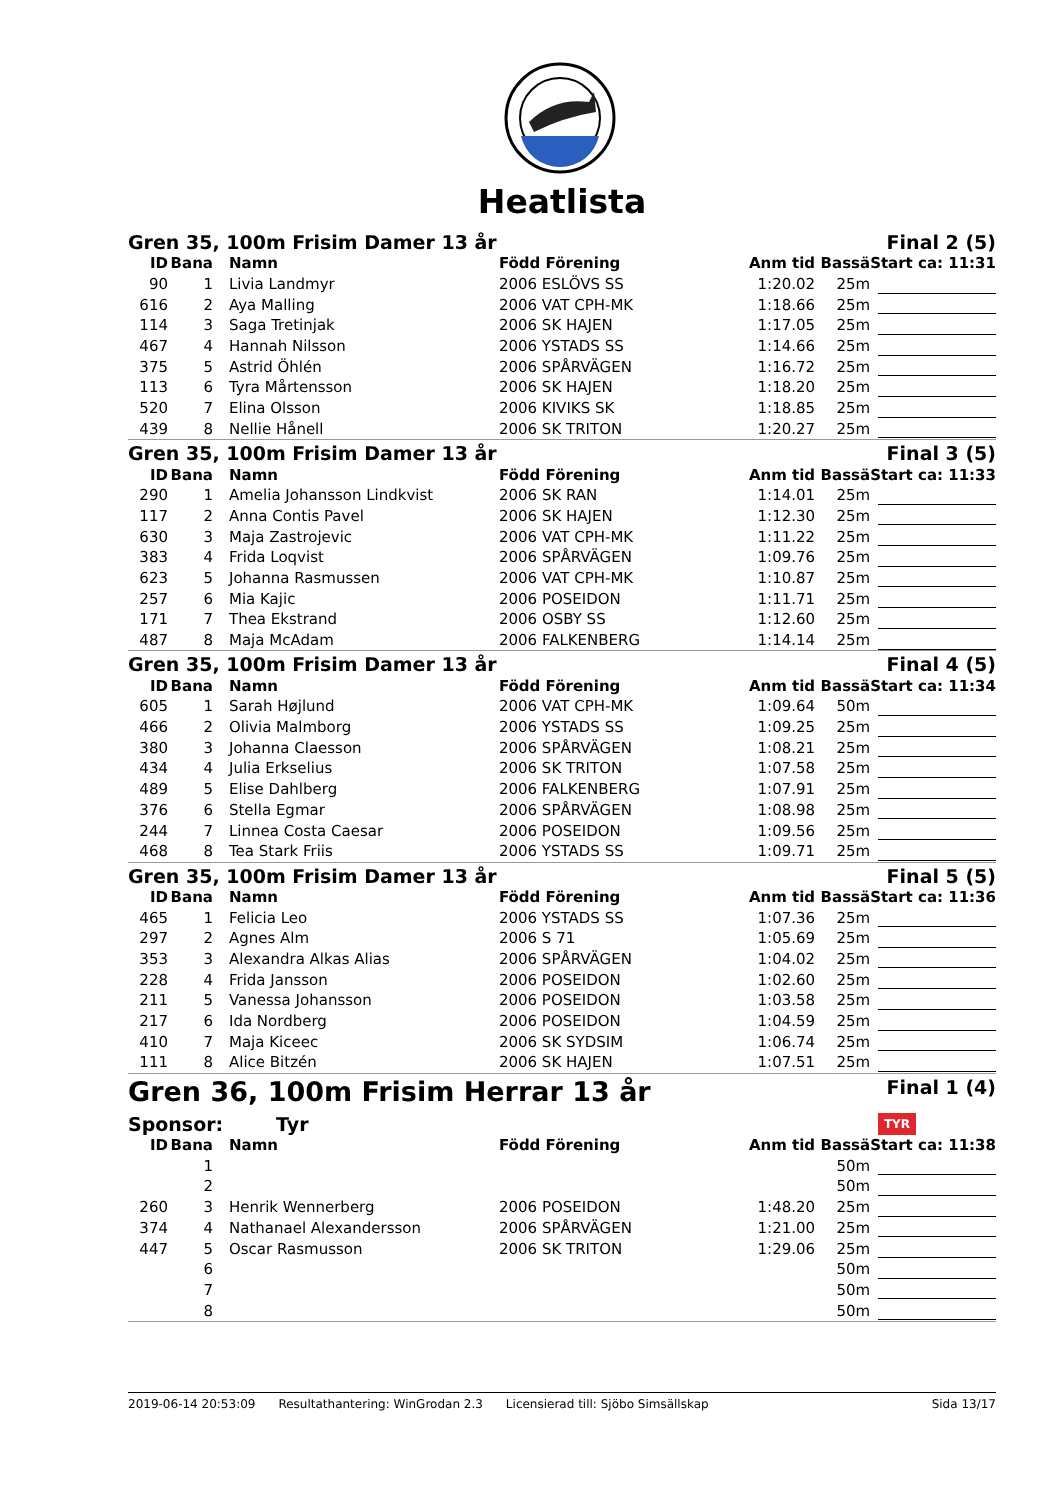Heatlista
Gren 35, 100m Frisim Damer 13 år Final 2 (5)
| ID | Bana | Namn | Född Förening | Anm tid | Bassä | Start ca: 11:31 |
| --- | --- | --- | --- | --- | --- | --- |
| 90 | 1 | Livia Landmyr | 2006 ESLÖVS SS | 1:20.02 | 25m | |
| 616 | 2 | Aya Malling | 2006 VAT CPH-MK | 1:18.66 | 25m | |
| 114 | 3 | Saga Tretinjak | 2006 SK HAJEN | 1:17.05 | 25m | |
| 467 | 4 | Hannah Nilsson | 2006 YSTADS SS | 1:14.66 | 25m | |
| 375 | 5 | Astrid Öhlén | 2006 SPÅRVÄGEN | 1:16.72 | 25m | |
| 113 | 6 | Tyra Mårtensson | 2006 SK HAJEN | 1:18.20 | 25m | |
| 520 | 7 | Elina Olsson | 2006 KIVIKS SK | 1:18.85 | 25m | |
| 439 | 8 | Nellie Hånell | 2006 SK TRITON | 1:20.27 | 25m | |
Gren 35, 100m Frisim Damer 13 år Final 3 (5)
| ID | Bana | Namn | Född Förening | Anm tid | Bassä | Start ca: 11:33 |
| --- | --- | --- | --- | --- | --- | --- |
| 290 | 1 | Amelia Johansson Lindkvist | 2006 SK RAN | 1:14.01 | 25m | |
| 117 | 2 | Anna Contis Pavel | 2006 SK HAJEN | 1:12.30 | 25m | |
| 630 | 3 | Maja Zastrojevic | 2006 VAT CPH-MK | 1:11.22 | 25m | |
| 383 | 4 | Frida Loqvist | 2006 SPÅRVÄGEN | 1:09.76 | 25m | |
| 623 | 5 | Johanna Rasmussen | 2006 VAT CPH-MK | 1:10.87 | 25m | |
| 257 | 6 | Mia Kajic | 2006 POSEIDON | 1:11.71 | 25m | |
| 171 | 7 | Thea Ekstrand | 2006 OSBY SS | 1:12.60 | 25m | |
| 487 | 8 | Maja McAdam | 2006 FALKENBERG | 1:14.14 | 25m | |
Gren 35, 100m Frisim Damer 13 år Final 4 (5)
| ID | Bana | Namn | Född Förening | Anm tid | Bassä | Start ca: 11:34 |
| --- | --- | --- | --- | --- | --- | --- |
| 605 | 1 | Sarah Højlund | 2006 VAT CPH-MK | 1:09.64 | 50m | |
| 466 | 2 | Olivia Malmborg | 2006 YSTADS SS | 1:09.25 | 25m | |
| 380 | 3 | Johanna Claesson | 2006 SPÅRVÄGEN | 1:08.21 | 25m | |
| 434 | 4 | Julia Erkselius | 2006 SK TRITON | 1:07.58 | 25m | |
| 489 | 5 | Elise Dahlberg | 2006 FALKENBERG | 1:07.91 | 25m | |
| 376 | 6 | Stella Egmar | 2006 SPÅRVÄGEN | 1:08.98 | 25m | |
| 244 | 7 | Linnea Costa Caesar | 2006 POSEIDON | 1:09.56 | 25m | |
| 468 | 8 | Tea Stark Friis | 2006 YSTADS SS | 1:09.71 | 25m | |
Gren 35, 100m Frisim Damer 13 år Final 5 (5)
| ID | Bana | Namn | Född Förening | Anm tid | Bassä | Start ca: 11:36 |
| --- | --- | --- | --- | --- | --- | --- |
| 465 | 1 | Felicia Leo | 2006 YSTADS SS | 1:07.36 | 25m | |
| 297 | 2 | Agnes Alm | 2006 S 71 | 1:05.69 | 25m | |
| 353 | 3 | Alexandra Alkas Alias | 2006 SPÅRVÄGEN | 1:04.02 | 25m | |
| 228 | 4 | Frida Jansson | 2006 POSEIDON | 1:02.60 | 25m | |
| 211 | 5 | Vanessa Johansson | 2006 POSEIDON | 1:03.58 | 25m | |
| 217 | 6 | Ida Nordberg | 2006 POSEIDON | 1:04.59 | 25m | |
| 410 | 7 | Maja Kiceec | 2006 SK SYDSIM | 1:06.74 | 25m | |
| 111 | 8 | Alice Bitzén | 2006 SK HAJEN | 1:07.51 | 25m | |
Gren 36, 100m Frisim Herrar 13 år Final 1 (4)
Sponsor: Tyr TYR
| ID | Bana | Namn | Född Förening | Anm tid | Bassä | Start ca: 11:38 |
| --- | --- | --- | --- | --- | --- | --- |
| | 1 | | | | 50m | |
| | 2 | | | | 50m | |
| 260 | 3 | Henrik Wennerberg | 2006 POSEIDON | 1:48.20 | 25m | |
| 374 | 4 | Nathanael Alexandersson | 2006 SPÅRVÄGEN | 1:21.00 | 25m | |
| 447 | 5 | Oscar Rasmusson | 2006 SK TRITON | 1:29.06 | 25m | |
| | 6 | | | | 50m | |
| | 7 | | | | 50m | |
| | 8 | | | | 50m | |
2019-06-14 20:53:09 Resultathantering: WinGrodan 2.3 Licensierad till: Sjöbo Simsällskap Sida 13/17